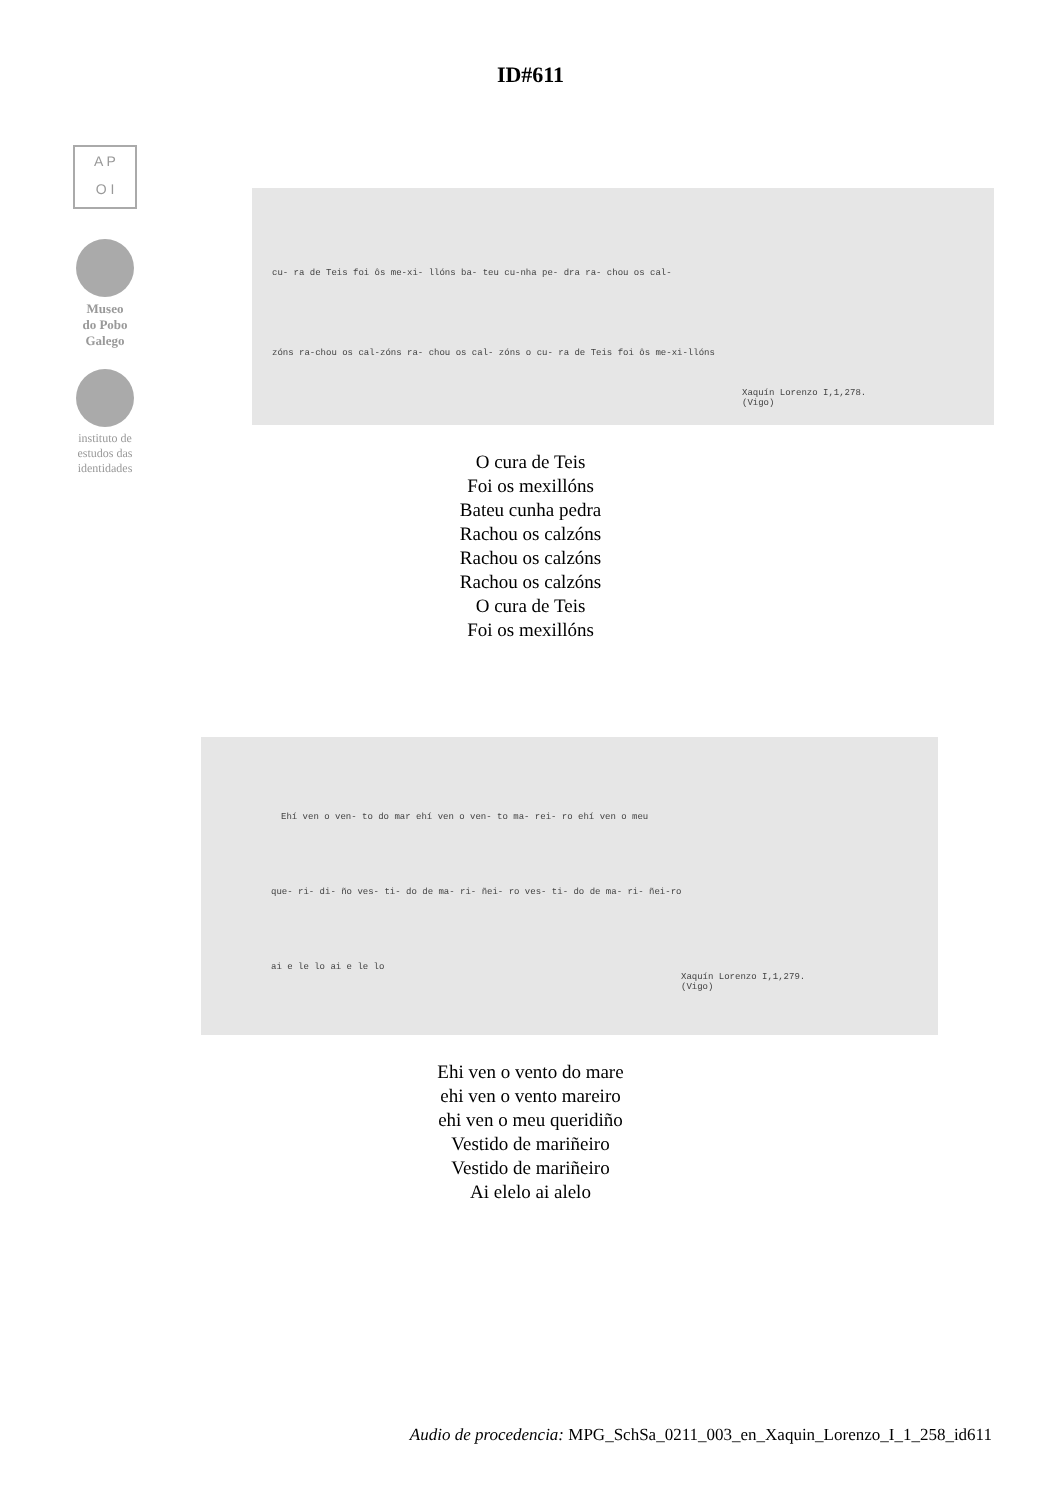ID#611
A P
O I
Museo
do Pobo
Galego
instituto de
estudos das
identidades
cu- ra de Teis foi ôs me-xi- llóns ba- teu cu-nha pe- dra ra- chou os cal-
zóns ra-chou os cal-zóns ra- chou os cal- zóns o cu- ra de Teis foi ôs me-xi-llóns
Xaquín Lorenzo I,1,278.
(Vigo)
O cura de Teis
Foi os mexillóns
Bateu cunha pedra
Rachou os calzóns
Rachou os calzóns
Rachou os calzóns
O cura de Teis
Foi os mexillóns
Ehí ven o ven- to do mar ehí ven o ven- to ma- rei- ro ehí ven o meu
que- ri- di- ño ves- ti- do de ma- ri- ñei- ro ves- ti- do de ma- ri- ñei-ro
ai e le lo ai e le lo
Xaquín Lorenzo I,1,279.
(Vigo)
Ehi ven o vento do mare
ehi ven o vento mareiro
ehi ven o meu queridiño
Vestido de mariñeiro
Vestido de mariñeiro
Ai elelo ai alelo
Audio de procedencia: MPG_SchSa_0211_003_en_Xaquin_Lorenzo_I_1_258_id611